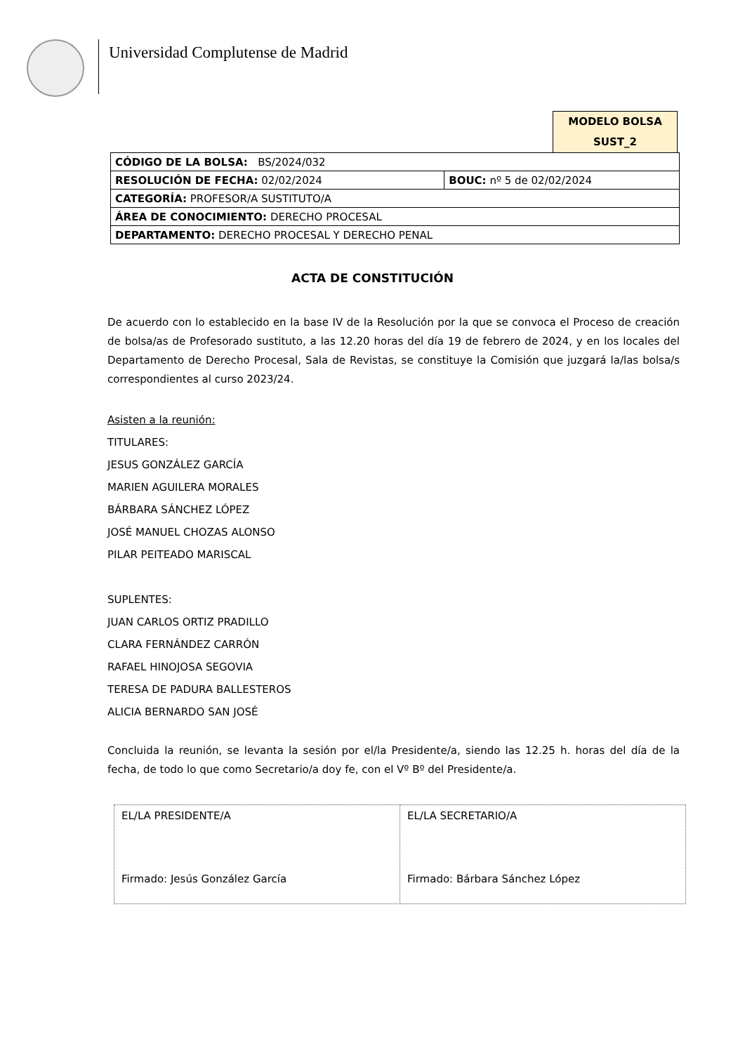Universidad Complutense de Madrid
MODELO BOLSA
SUST_2
| CÓDIGO DE LA BOLSA: BS/2024/032 | |
| RESOLUCIÓN DE FECHA: 02/02/2024 | BOUC: nº 5 de 02/02/2024 |
| CATEGORÍA: PROFESOR/A SUSTITUTO/A | |
| ÁREA DE CONOCIMIENTO: DERECHO PROCESAL | |
| DEPARTAMENTO: DERECHO PROCESAL Y DERECHO PENAL | |
ACTA DE CONSTITUCIÓN
De acuerdo con lo establecido en la base IV de la Resolución por la que se convoca el Proceso de creación de bolsa/as de Profesorado sustituto, a las 12.20 horas del día 19 de febrero de 2024, y en los locales del Departamento de Derecho Procesal, Sala de Revistas, se constituye la Comisión que juzgará la/las bolsa/s correspondientes al curso 2023/24.
Asisten a la reunión:
TITULARES:
JESUS GONZÁLEZ GARCÍA
MARIEN AGUILERA MORALES
BÁRBARA SÁNCHEZ LÓPEZ
JOSÉ MANUEL CHOZAS ALONSO
PILAR PEITEADO MARISCAL
SUPLENTES:
JUAN CARLOS ORTIZ PRADILLO
CLARA FERNÁNDEZ CARRÓN
RAFAEL HINOJOSA SEGOVIA
TERESA DE PADURA BALLESTEROS
ALICIA BERNARDO SAN JOSÉ
Concluida la reunión, se levanta la sesión por el/la Presidente/a, siendo las 12.25 h. horas del día de la fecha, de todo lo que como Secretario/a doy fe, con el Vº Bº del Presidente/a.
| EL/LA PRESIDENTE/A Firmado: Jesús González García | EL/LA SECRETARIO/A Firmado: Bárbara Sánchez López |